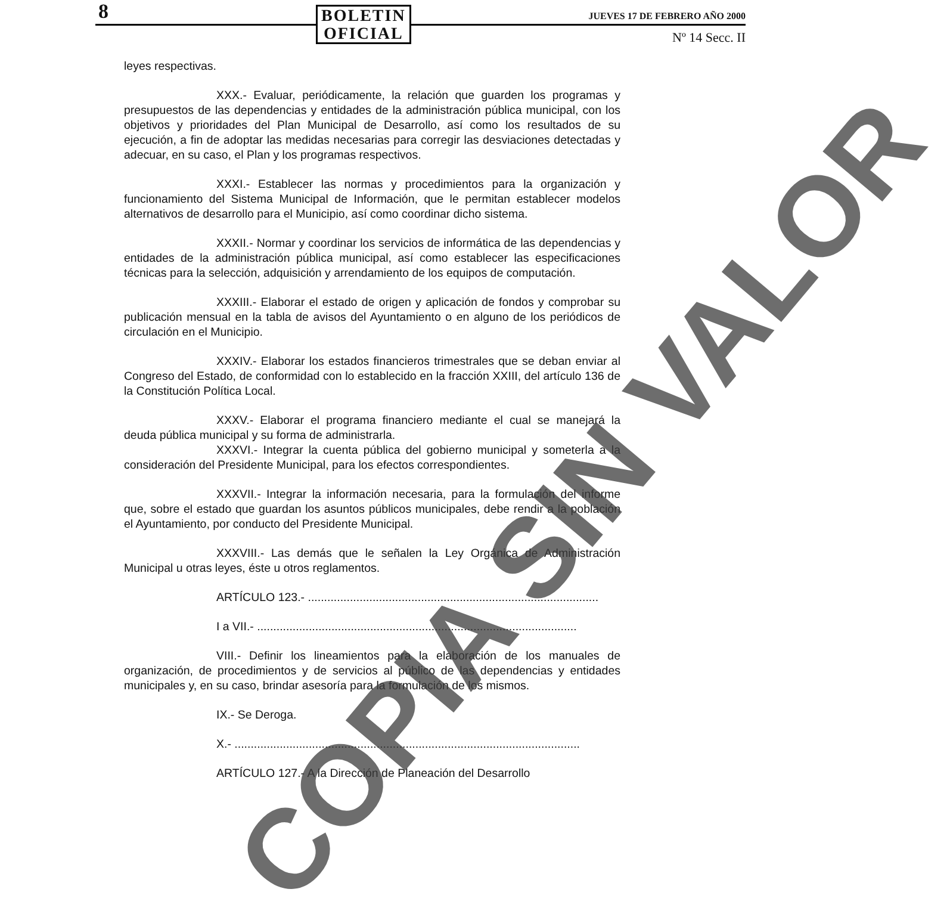8
BOLETIN
OFICIAL
JUEVES 17 DE FEBRERO AÑO 2000
Nº 14 Secc. II
leyes respectivas.
XXX.- Evaluar, periódicamente, la relación que guarden los programas y presupuestos de las dependencias y entidades de la administración pública municipal, con los objetivos y prioridades del Plan Municipal de Desarrollo, así como los resultados de su ejecución, a fin de adoptar las medidas necesarias para corregir las desviaciones detectadas y adecuar, en su caso, el Plan y los programas respectivos.
XXXI.- Establecer las normas y procedimientos para la organización y funcionamiento del Sistema Municipal de Información, que le permitan establecer modelos alternativos de desarrollo para el Municipio, así como coordinar dicho sistema.
XXXII.- Normar y coordinar los servicios de informática de las dependencias y entidades de la administración pública municipal, así como establecer las especificaciones técnicas para la selección, adquisición y arrendamiento de los equipos de computación.
XXXIII.- Elaborar el estado de origen y aplicación de fondos y comprobar su publicación mensual en la tabla de avisos del Ayuntamiento o en alguno de los periódicos de circulación en el Municipio.
XXXIV.- Elaborar los estados financieros trimestrales que se deban enviar al Congreso del Estado, de conformidad con lo establecido en la fracción XXIII, del artículo 136 de la Constitución Política Local.
XXXV.- Elaborar el programa financiero mediante el cual se manejará la deuda pública municipal y su forma de administrarla.
XXXVI.- Integrar la cuenta pública del gobierno municipal y someterla a la consideración del Presidente Municipal, para los efectos correspondientes.
XXXVII.- Integrar la información necesaria, para la formulación del informe que, sobre el estado que guardan los asuntos públicos municipales, debe rendir a la población el Ayuntamiento, por conducto del Presidente Municipal.
XXXVIII.- Las demás que le señalen la Ley Orgánica de Administración Municipal u otras leyes, éste u otros reglamentos.
ARTÍCULO 123.- ..........................................................................................
I a VII.- ...................................................................................................
VIII.- Definir los lineamientos para la elaboración de los manuales de organización, de procedimientos y de servicios al público de las dependencias y entidades municipales y, en su caso, brindar asesoría para la formulación de los mismos.
IX.- Se Deroga.
X.- ...........................................................................................................
ARTÍCULO 127.- A la Dirección de Planeación del Desarrollo
COPIA SIN VALOR